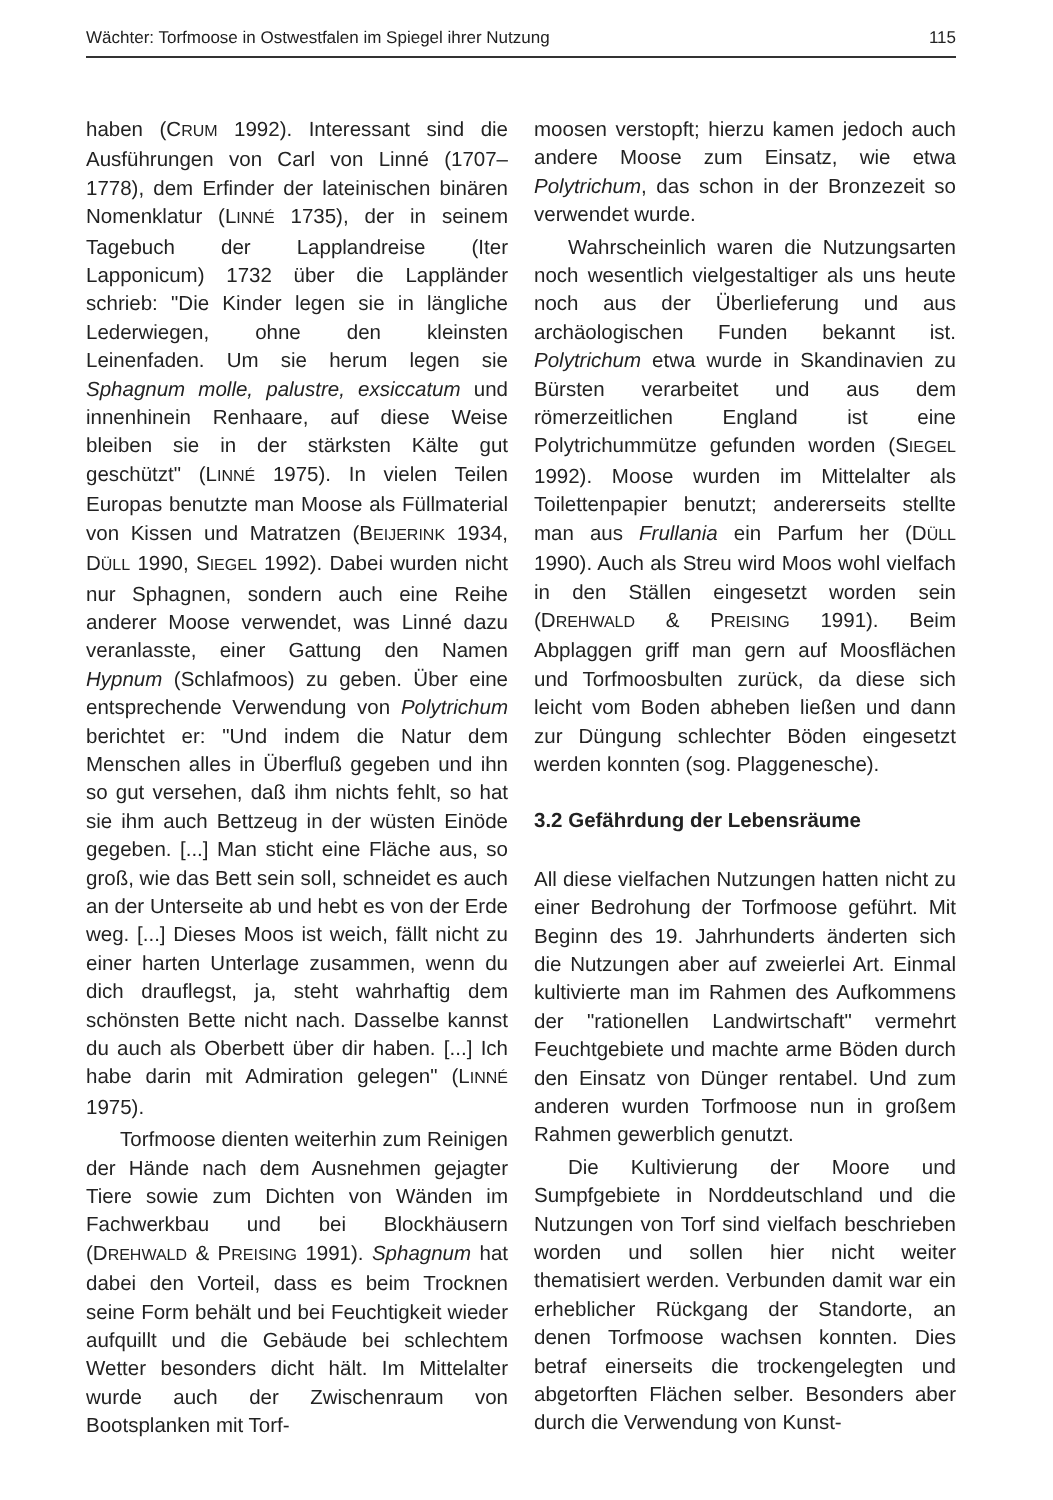Wächter: Torfmoose in Ostwestfalen im Spiegel ihrer Nutzung 115
haben (CRUM 1992). Interessant sind die Ausführungen von Carl von Linné (1707–1778), dem Erfinder der lateinischen binären Nomenklatur (LINNÉ 1735), der in seinem Tagebuch der Lapplandreise (Iter Lapponicum) 1732 über die Lappländer schrieb: "Die Kinder legen sie in längliche Lederwiegen, ohne den kleinsten Leinenfaden. Um sie herum legen sie Sphagnum molle, palustre, exsiccatum und innenhinein Renhaare, auf diese Weise bleiben sie in der stärksten Kälte gut geschützt" (LINNÉ 1975). In vielen Teilen Europas benutzte man Moose als Füllmaterial von Kissen und Matratzen (BEIJERINK 1934, DÜLL 1990, SIEGEL 1992). Dabei wurden nicht nur Sphagnen, sondern auch eine Reihe anderer Moose verwendet, was Linné dazu veranlasste, einer Gattung den Namen Hypnum (Schlafmoos) zu geben. Über eine entsprechende Verwendung von Polytrichum berichtet er: "Und indem die Natur dem Menschen alles in Überfluß gegeben und ihn so gut versehen, daß ihm nichts fehlt, so hat sie ihm auch Bettzeug in der wüsten Einöde gegeben. [...] Man sticht eine Fläche aus, so groß, wie das Bett sein soll, schneidet es auch an der Unterseite ab und hebt es von der Erde weg. [...] Dieses Moos ist weich, fällt nicht zu einer harten Unterlage zusammen, wenn du dich drauflegst, ja, steht wahrhaftig dem schönsten Bette nicht nach. Dasselbe kannst du auch als Oberbett über dir haben. [...] Ich habe darin mit Admiration gelegen" (LINNÉ 1975).
Torfmoose dienten weiterhin zum Reinigen der Hände nach dem Ausnehmen gejagter Tiere sowie zum Dichten von Wänden im Fachwerkbau und bei Blockhäusern (DREHWALD & PREISING 1991). Sphagnum hat dabei den Vorteil, dass es beim Trocknen seine Form behält und bei Feuchtigkeit wieder aufquillt und die Gebäude bei schlechtem Wetter besonders dicht hält. Im Mittelalter wurde auch der Zwischenraum von Bootsplanken mit Torf-
moosen verstopft; hierzu kamen jedoch auch andere Moose zum Einsatz, wie etwa Polytrichum, das schon in der Bronzezeit so verwendet wurde.
Wahrscheinlich waren die Nutzungsarten noch wesentlich vielgestaltiger als uns heute noch aus der Überlieferung und aus archäologischen Funden bekannt ist. Polytrichum etwa wurde in Skandinavien zu Bürsten verarbeitet und aus dem römerzeitlichen England ist eine Polytrichummütze gefunden worden (SIEGEL 1992). Moose wurden im Mittelalter als Toilettenpapier benutzt; andererseits stellte man aus Frullania ein Parfum her (DÜLL 1990). Auch als Streu wird Moos wohl vielfach in den Ställen eingesetzt worden sein (DREHWALD & PREISING 1991). Beim Abplaggen griff man gern auf Moosflächen und Torfmoosbulten zurück, da diese sich leicht vom Boden abheben ließen und dann zur Düngung schlechter Böden eingesetzt werden konnten (sog. Plaggenesche).
3.2 Gefährdung der Lebensräume
All diese vielfachen Nutzungen hatten nicht zu einer Bedrohung der Torfmoose geführt. Mit Beginn des 19. Jahrhunderts änderten sich die Nutzungen aber auf zweierlei Art. Einmal kultivierte man im Rahmen des Aufkommens der "rationellen Landwirtschaft" vermehrt Feuchtgebiete und machte arme Böden durch den Einsatz von Dünger rentabel. Und zum anderen wurden Torfmoose nun in großem Rahmen gewerblich genutzt.
Die Kultivierung der Moore und Sumpfgebiete in Norddeutschland und die Nutzungen von Torf sind vielfach beschrieben worden und sollen hier nicht weiter thematisiert werden. Verbunden damit war ein erheblicher Rückgang der Standorte, an denen Torfmoose wachsen konnten. Dies betraf einerseits die trockengelegten und abgetorften Flächen selber. Besonders aber durch die Verwendung von Kunst-